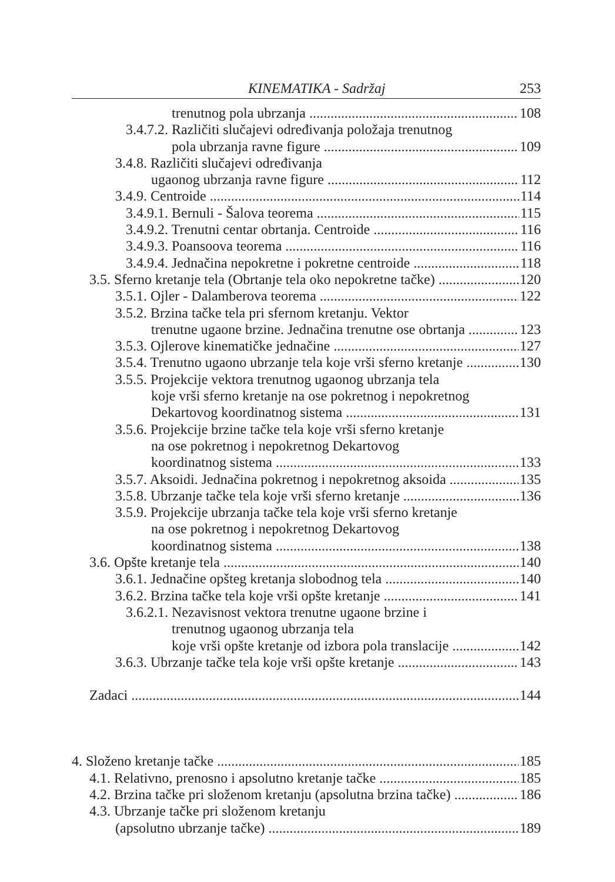KINEMATIKA - Sadržaj 253
trenutnog pola ubrzanja 108
3.4.7.2. Različiti slučajevi određivanja položaja trenutnog
pola ubrzanja ravne figure 109
3.4.8. Različiti slučajevi određivanja
ugaonog ubrzanja ravne figure 112
3.4.9. Centroide 114
3.4.9.1. Bernuli - Šalova teorema 115
3.4.9.2. Trenutni centar obrtanja. Centroide 116
3.4.9.3. Poansoova teorema 116
3.4.9.4. Jednačina nepokretne i pokretne centroide 118
3.5. Sferno kretanje tela (Obrtanje tela oko nepokretne tačke) 120
3.5.1. Ojler - Dalamberova teorema 122
3.5.2. Brzina tačke tela pri sfernom kretanju. Vektor
trenutne ugaone brzine. Jednačina trenutne ose obrtanja 123
3.5.3. Ojlerove kinematičke jednačine 127
3.5.4. Trenutno ugaono ubrzanje tela koje vrši sferno kretanje 130
3.5.5. Projekcije vektora trenutnog ugaonog ubrzanja tela
koje vrši sferno kretanje na ose pokretnog i nepokretnog
Dekartovog koordinatnog sistema 131
3.5.6. Projekcije brzine tačke tela koje vrši sferno kretanje
na ose pokretnog i nepokretnog Dekartovog
koordinatnog sistema 133
3.5.7. Aksoidi. Jednačina pokretnog i nepokretnog aksoida 135
3.5.8. Ubrzanje tačke tela koje vrši sferno kretanje 136
3.5.9. Projekcije ubrzanja tačke tela koje vrši sferno kretanje
na ose pokretnog i nepokretnog Dekartovog
koordinatnog sistema 138
3.6. Opšte kretanje tela 140
3.6.1. Jednačine opšteg kretanja slobodnog tela 140
3.6.2. Brzina tačke tela koje vrši opšte kretanje 141
3.6.2.1. Nezavisnost vektora trenutne ugaone brzine i
trenutnog ugaonog ubrzanja tela
koje vrši opšte kretanje od izbora pola translacije 142
3.6.3. Ubrzanje tačke tela koje vrši opšte kretanje 143
Zadaci 144
4. Složeno kretanje tačke 185
4.1. Relativno, prenosno i apsolutno kretanje tačke 185
4.2. Brzina tačke pri složenom kretanju (apsolutna brzina tačke) 186
4.3. Ubrzanje tačke pri složenom kretanju
(apsolutno ubrzanje tačke) 189